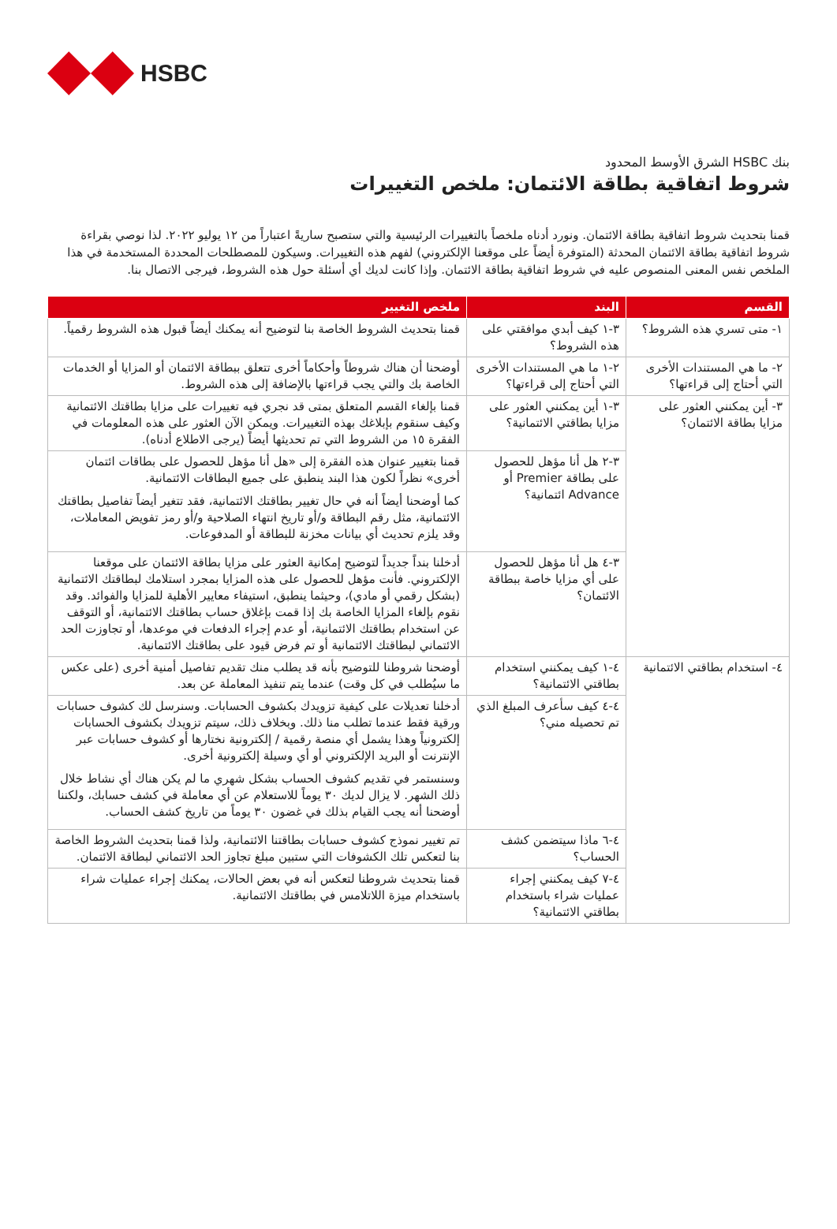HSBC
بنك HSBC الشرق الأوسط المحدود
شروط اتفاقية بطاقة الائتمان: ملخص التغييرات
قمنا بتحديث شروط اتفاقية بطاقة الائتمان. ونورد أدناه ملخصاً بالتغييرات الرئيسية والتي ستصبح ساريةً اعتباراً من ١٢ يوليو ٢٠٢٢. لذا نوصي بقراءة شروط اتفاقية بطاقة الائتمان المحدثة (المتوفرة أيضاً على موقعنا الإلكتروني) لفهم هذه التغييرات. وسيكون للمصطلحات المحددة المستخدمة في هذا الملخص نفس المعنى المنصوص عليه في شروط اتفاقية بطاقة الائتمان. وإذا كانت لديك أي أسئلة حول هذه الشروط، فيرجى الاتصال بنا.
| القسم | البند | ملخص التغيير |
| --- | --- | --- |
| ١- متى تسري هذه الشروط؟ | ٣-١ كيف أبدي موافقتي على هذه الشروط؟ | قمنا بتحديث الشروط الخاصة بنا لتوضيح أنه يمكنك أيضاً قبول هذه الشروط رقمياً. |
| ٢- ما هي المستندات الأخرى التي أحتاج إلى قراءتها؟ | ٢-١ ما هي المستندات الأخرى التي أحتاج إلى قراءتها؟ | أوضحنا أن هناك شروطاً وأحكاماً أخرى تتعلق ببطاقة الائتمان أو المزايا أو الخدمات الخاصة بك والتي يجب قراءتها بالإضافة إلى هذه الشروط. |
| ٣- أين يمكنني العثور على مزايا بطاقة الائتمان؟ | ٣-١ أين يمكنني العثور على مزايا بطاقتي الائتمانية؟ | قمنا بإلغاء القسم المتعلق بمتى قد نجري فيه تغييرات على مزايا بطاقتك الائتمانية وكيف سنقوم بإبلاغك بهذه التغييرات. ويمكن الآن العثور على هذه المعلومات في الفقرة ١٥ من الشروط التي تم تحديثها أيضاً (يرجى الاطلاع أدناه). |
| | ٣-٢ هل أنا مؤهل للحصول على بطاقة Premier أو Advance ائتمانية؟ | قمنا بتغيير عنوان هذه الفقرة إلى «هل أنا مؤهل للحصول على بطاقات ائتمان أخرى» نظراً لكون هذا البند ينطبق على جميع البطاقات الائتمانية. كما أوضحنا أيضاً أنه في حال تغيير بطاقتك الائتمانية، فقد تتغير أيضاً تفاصيل بطاقتك الائتمانية، مثل رقم البطاقة و/أو تاريخ انتهاء الصلاحية و/أو رمز تفويض المعاملات، وقد يلزم تحديث أي بيانات مخزنة للبطاقة أو المدفوعات. |
| | ٣-٤ هل أنا مؤهل للحصول على أي مزايا خاصة ببطاقة الائتمان؟ | أدخلنا بنداً جديداً لتوضيح إمكانية العثور على مزايا بطاقة الائتمان على موقعنا الإلكتروني. فأنت مؤهل للحصول على هذه المزايا بمجرد استلامك لبطاقتك الائتمانية (بشكل رقمي أو مادي)، وحيثما ينطبق، استيفاء معايير الأهلية للمزايا والفوائد. وقد نقوم بإلغاء المزايا الخاصة بك إذا قمت بإغلاق حساب بطاقتك الائتمانية، أو التوقف عن استخدام بطاقتك الائتمانية، أو عدم إجراء الدفعات في موعدها، أو تجاوزت الحد الائتماني لبطاقتك الائتمانية أو تم فرض قيود على بطاقتك الائتمانية. |
| ٤- استخدام بطاقتي الائتمانية | ٤-١ كيف يمكنني استخدام بطاقتي الائتمانية؟ | أوضحنا شروطنا للتوضيح بأنه قد يطلب منك تقديم تفاصيل أمنية أخرى (على عكس ما سيُطلب في كل وقت) عندما يتم تنفيذ المعاملة عن بعد. |
| | ٤-٤ كيف سأعرف المبلغ الذي تم تحصيله مني؟ | أدخلنا تعديلات على كيفية تزويدك بكشوف الحسابات. وسنرسل لك كشوف حسابات ورقية فقط عندما تطلب منا ذلك. وبخلاف ذلك، سيتم تزويدك بكشوف الحسابات إلكترونياً وهذا يشمل أي منصة رقمية / إلكترونية نختارها أو كشوف حسابات عبر الإنترنت أو البريد الإلكتروني أو أي وسيلة إلكترونية أخرى. وسنستمر في تقديم كشوف الحساب بشكل شهري ما لم يكن هناك أي نشاط خلال ذلك الشهر. لا يزال لديك ٣٠ يوماً للاستعلام عن أي معاملة في كشف حسابك، ولكننا أوضحنا أنه يجب القيام بذلك في غضون ٣٠ يوماً من تاريخ كشف الحساب. |
| | ٤-٦ ماذا سيتضمن كشف الحساب؟ | تم تغيير نموذج كشوف حسابات بطاقتنا الائتمانية، ولذا قمنا بتحديث الشروط الخاصة بنا لتعكس تلك الكشوفات التي ستبين مبلغ تجاوز الحد الائتماني لبطاقة الائتمان. |
| | ٤-٧ كيف يمكنني إجراء عمليات شراء باستخدام بطاقتي الائتمانية؟ | قمنا بتحديث شروطنا لتعكس أنه في بعض الحالات، يمكنك إجراء عمليات شراء باستخدام ميزة اللاتلامس في بطاقتك الائتمانية. |